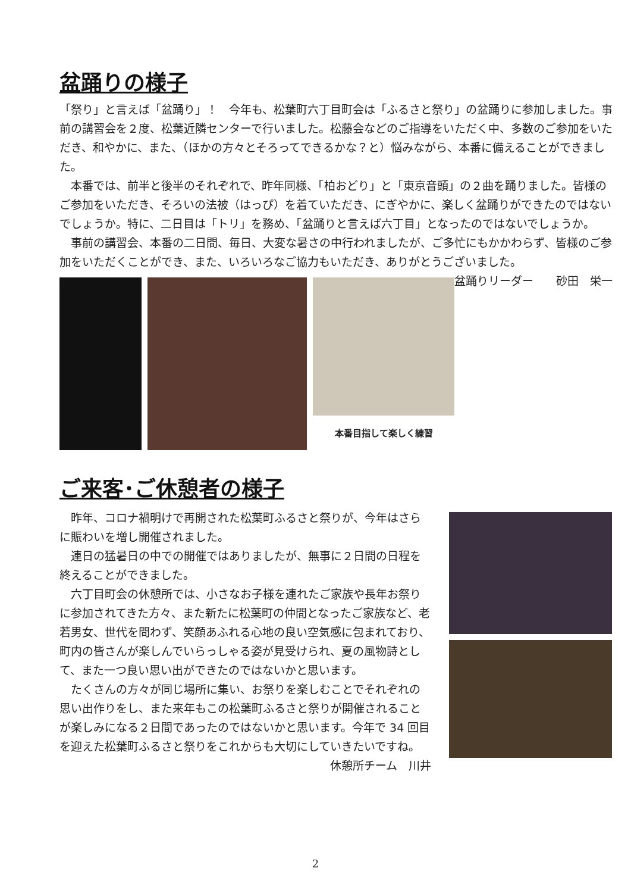盆踊りの様子
「祭り」と言えば「盆踊り」！　今年も、松葉町六丁目町会は「ふるさと祭り」の盆踊りに参加しました。事前の講習会を２度、松葉近隣センターで行いました。松藤会などのご指導をいただく中、多数のご参加をいただき、和やかに、また、（ほかの方々とそろってできるかな？と）悩みながら、本番に備えることができました。
　本番では、前半と後半のそれぞれで、昨年同様、「柏おどり」と「東京音頭」の２曲を踊りました。皆様のご参加をいただき、そろいの法被（はっぴ）を着ていただき、にぎやかに、楽しく盆踊りができたのではないでしょうか。特に、二日目は「トリ」を務め、「盆踊りと言えば六丁目」となったのではないでしょうか。
　事前の講習会、本番の二日間、毎日、大変な暑さの中行われましたが、ご多忙にもかかわらず、皆様のご参加をいただくことができ、また、いろいろなご協力もいただき、ありがとうございました。 盆踊りリーダー　　砂田　栄一
本番目指して楽しく練習
ご来客･ご休憩者の様子
　昨年、コロナ禍明けで再開された松葉町ふるさと祭りが、今年はさらに賑わいを増し開催されました。
　連日の猛暑日の中での開催ではありましたが、無事に２日間の日程を終えることができました。
　六丁目町会の休憩所では、小さなお子様を連れたご家族や長年お祭りに参加されてきた方々、また新たに松葉町の仲間となったご家族など、老若男女、世代を問わず、笑顔あふれる心地の良い空気感に包まれており、町内の皆さんが楽しんでいらっしゃる姿が見受けられ、夏の風物詩として、また一つ良い思い出ができたのではないかと思います。
　たくさんの方々が同じ場所に集い、お祭りを楽しむことでそれぞれの思い出作りをし、また来年もこの松葉町ふるさと祭りが開催されることが楽しみになる２日間であったのではないかと思います。今年で 34 回目を迎えた松葉町ふるさと祭りをこれからも大切にしていきたいですね。 休憩所チーム　川井
2